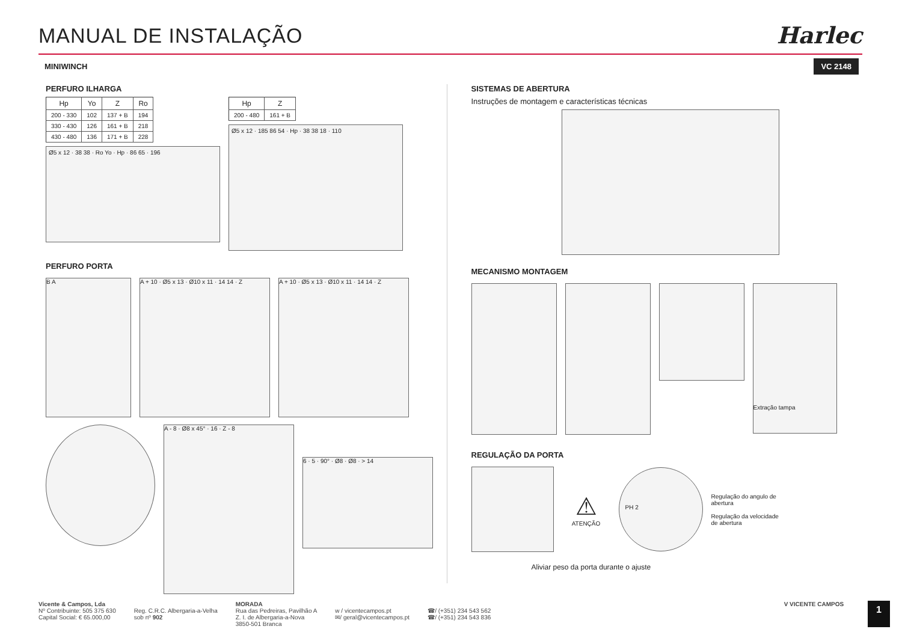MANUAL DE INSTALAÇÃO
Harlec
MINIWINCH VC 2148
PERFURO ILHARGA
| Hp | Yo | Z | Ro |
| --- | --- | --- | --- |
| 200 - 330 | 102 | 137 + B | 194 |
| 330 - 430 | 126 | 161 + B | 218 |
| 430 - 480 | 136 | 171 + B | 228 |
Ø5 x 12 · 38 38 · Ro Yo · Hp · 86 65 · 196
| Hp | Z |
| --- | --- |
| 200 - 480 | 161 + B |
Ø5 x 12 · 185 86 54 · Hp · 38 38 18 · 110
PERFURO PORTA
B A A + 10 · Ø5 x 13 · Ø10 x 11 · 14 14 · Z
A + 10 · Ø5 x 13 · Ø10 x 11 · 14 14 · Z
A - 8 · Ø8 x 45° · 16 · Z - 8
6 · 5 · 90° · Ø8 · Ø8 · > 14
SISTEMAS DE ABERTURA
Instruções de montagem e características técnicas
MECANISMO MONTAGEM
Extração tampa
REGULAÇÃO DA PORTA
⚠
ATENÇÃO
PH 2
Regulação do angulo de abertura
Regulação da velocidade de abertura
Aliviar peso da porta durante o ajuste
Vicente & Campos, Lda
Nº Contribuinte: 505 375 630
Capital Social: € 65.000,00
Reg. C.R.C. Albergaria-a-Velha
sob nº 902
MORADA
Rua das Pedreiras, Pavilhão A
Z. I. de Albergaria-a-Nova
3850-501 Branca
w / vicentecampos.pt
✉/ geral@vicentecampos.pt
☎/ (+351) 234 543 562
☎/ (+351) 234 543 836
V VICENTE CAMPOS
1